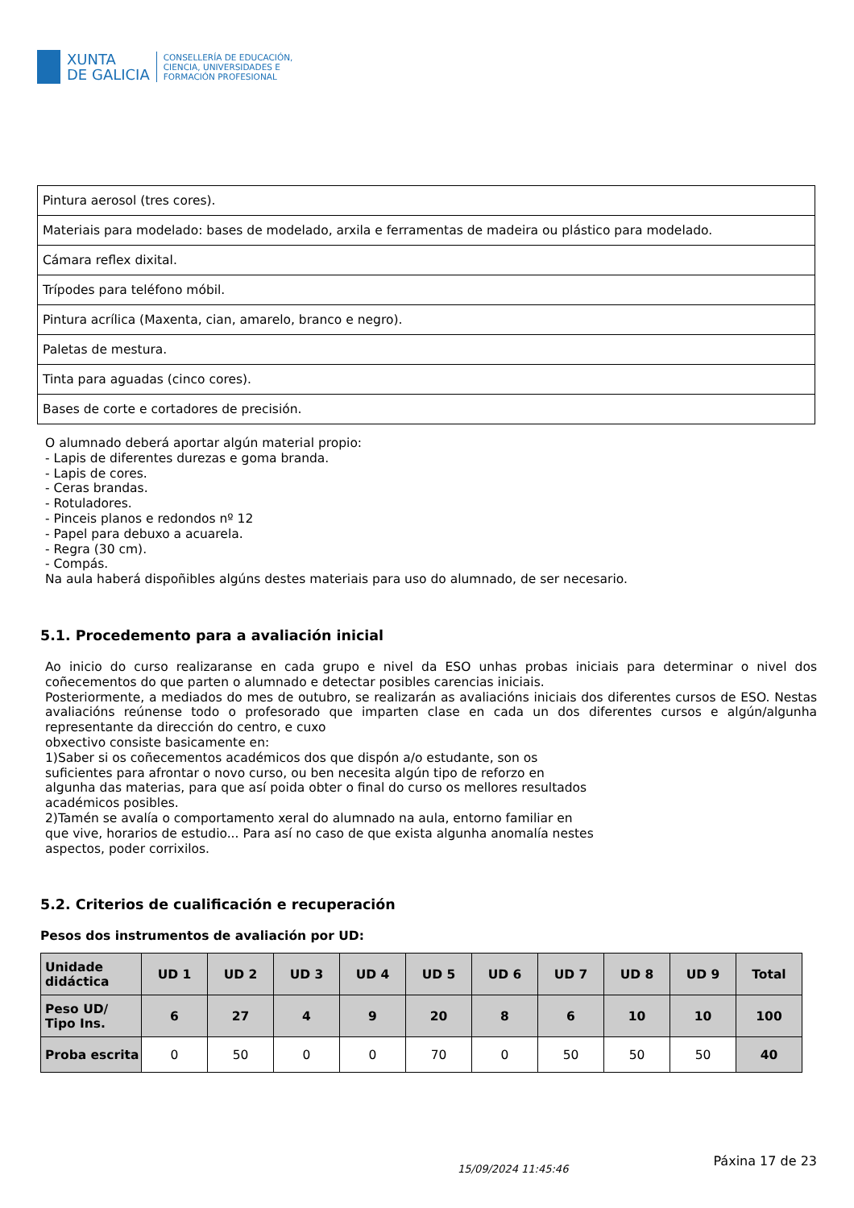XUNTA
DE GALICIA
CONSELLERÍA DE EDUCACIÓN,
CIENCIA, UNIVERSIDADES E
FORMACIÓN PROFESIONAL
| Pintura aerosol (tres cores). |
| Materiais para modelado: bases de modelado, arxila e ferramentas de madeira ou plástico para modelado. |
| Cámara reflex dixital. |
| Trípodes para teléfono móbil. |
| Pintura acrílica (Maxenta, cian, amarelo, branco e negro). |
| Paletas de mestura. |
| Tinta para aguadas (cinco cores). |
| Bases de corte e cortadores de precisión. |
O alumnado deberá aportar algún material propio:
- Lapis de diferentes durezas e goma branda.
- Lapis de cores.
- Ceras brandas.
- Rotuladores.
- Pinceis planos e redondos nº 12
- Papel para debuxo a acuarela.
- Regra (30 cm).
- Compás.
Na aula haberá dispoñibles algúns destes materiais para uso do alumnado, de ser necesario.
5.1. Procedemento para a avaliación inicial
Ao inicio do curso realizaranse en cada grupo e nivel da ESO unhas probas iniciais para determinar o nivel dos coñecementos do que parten o alumnado e detectar posibles carencias iniciais.
Posteriormente, a mediados do mes de outubro, se realizarán as avaliacións iniciais dos diferentes cursos de ESO. Nestas avaliacións reúnense todo o profesorado que imparten clase en cada un dos diferentes cursos e algún/algunha representante da dirección do centro, e cuxo
obxectivo consiste basicamente en:
1)Saber si os coñecementos académicos dos que dispón a/o estudante, son os
suficientes para afrontar o novo curso, ou ben necesita algún tipo de reforzo en
algunha das materias, para que así poida obter o final do curso os mellores resultados
académicos posibles.
2)Tamén se avalía o comportamento xeral do alumnado na aula, entorno familiar en
que vive, horarios de estudio... Para así no caso de que exista algunha anomalía nestes
aspectos, poder corrixilos.
5.2. Criterios de cualificación e recuperación
Pesos dos instrumentos de avaliación por UD:
| Unidade didáctica | UD 1 | UD 2 | UD 3 | UD 4 | UD 5 | UD 6 | UD 7 | UD 8 | UD 9 | Total |
| --- | --- | --- | --- | --- | --- | --- | --- | --- | --- | --- |
| Peso UD/ Tipo Ins. | 6 | 27 | 4 | 9 | 20 | 8 | 6 | 10 | 10 | 100 |
| Proba escrita | 0 | 50 | 0 | 0 | 70 | 0 | 50 | 50 | 50 | 40 |
15/09/2024 11:45:46 Páxina 17 de 23